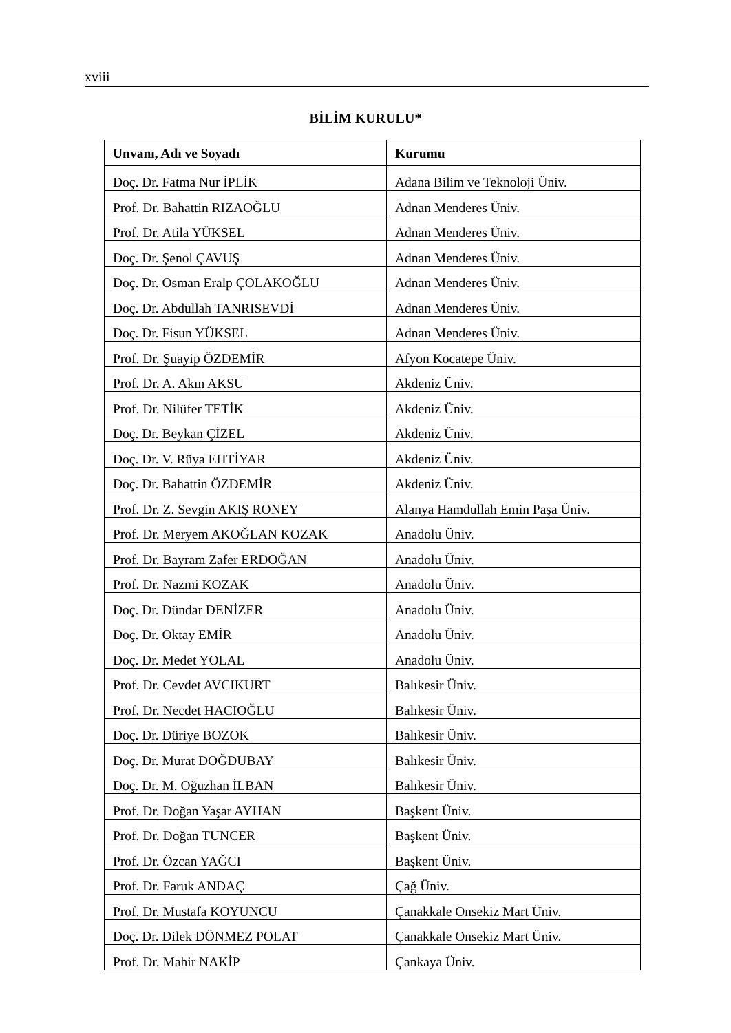xviii
BİLİM KURULU*
| Unvanı, Adı ve Soyadı | Kurumu |
| --- | --- |
| Doç. Dr. Fatma Nur İPLİK | Adana Bilim ve Teknoloji Üniv. |
| Prof. Dr. Bahattin RIZAOĞLU | Adnan Menderes Üniv. |
| Prof. Dr. Atila YÜKSEL | Adnan Menderes Üniv. |
| Doç. Dr. Şenol ÇAVUŞ | Adnan Menderes Üniv. |
| Doç. Dr. Osman Eralp ÇOLAKOĞLU | Adnan Menderes Üniv. |
| Doç. Dr. Abdullah TANRISEVDİ | Adnan Menderes Üniv. |
| Doç. Dr. Fisun YÜKSEL | Adnan Menderes Üniv. |
| Prof. Dr. Şuayip ÖZDEMİR | Afyon Kocatepe Üniv. |
| Prof. Dr. A. Akın AKSU | Akdeniz Üniv. |
| Prof. Dr. Nilüfer TETİK | Akdeniz Üniv. |
| Doç. Dr. Beykan ÇİZEL | Akdeniz Üniv. |
| Doç. Dr. V. Rüya EHTİYAR | Akdeniz Üniv. |
| Doç. Dr. Bahattin ÖZDEMİR | Akdeniz Üniv. |
| Prof. Dr. Z. Sevgin AKIŞ RONEY | Alanya Hamdullah Emin Paşa Üniv. |
| Prof. Dr. Meryem AKOĞLAN KOZAK | Anadolu Üniv. |
| Prof. Dr. Bayram Zafer ERDOĞAN | Anadolu Üniv. |
| Prof. Dr. Nazmi KOZAK | Anadolu Üniv. |
| Doç. Dr. Dündar DENİZER | Anadolu Üniv. |
| Doç. Dr. Oktay EMİR | Anadolu Üniv. |
| Doç. Dr. Medet YOLAL | Anadolu Üniv. |
| Prof. Dr. Cevdet AVCIKURT | Balıkesir Üniv. |
| Prof. Dr. Necdet HACIOĞLU | Balıkesir Üniv. |
| Doç. Dr. Düriye BOZOK | Balıkesir Üniv. |
| Doç. Dr. Murat DOĞDUBAY | Balıkesir Üniv. |
| Doç. Dr. M. Oğuzhan İLBAN | Balıkesir Üniv. |
| Prof. Dr. Doğan Yaşar AYHAN | Başkent Üniv. |
| Prof. Dr. Doğan TUNCER | Başkent Üniv. |
| Prof. Dr. Özcan YAĞCI | Başkent Üniv. |
| Prof. Dr. Faruk ANDAÇ | Çağ Üniv. |
| Prof. Dr. Mustafa KOYUNCU | Çanakkale Onsekiz Mart Üniv. |
| Doç. Dr. Dilek DÖNMEZ POLAT | Çanakkale Onsekiz Mart Üniv. |
| Prof. Dr. Mahir NAKİP | Çankaya Üniv. |